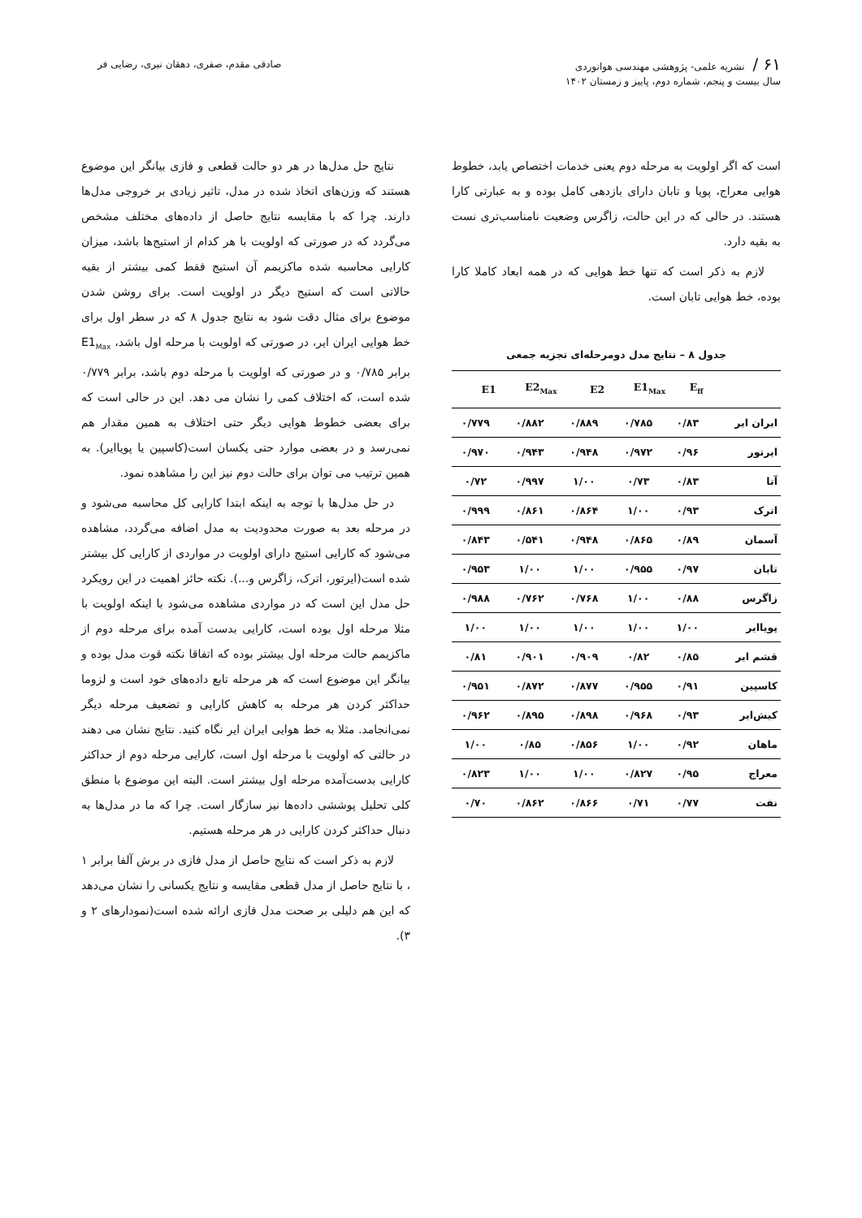۶۱ / نشریه علمی- پژوهشی مهندسی هوانوردی
سال بیست و پنجم، شماره دوم، پاییز و زمستان ۱۴۰۲
صادقی مقدم، صفری، دهقان نیری، رضایی فر
است که اگر اولویت به مرحله دوم یعنی خدمات اختصاص یابد، خطوط هوایی معراج، پویا و تابان دارای بازدهی کامل بوده و به عبارتی کارا هستند. در حالی که در این حالت، زاگرس وضعیت نامناسب‌تری نست به بقیه دارد.
لازم به ذکر است که تنها خط هوایی که در همه ابعاد کاملا کارا بوده، خط هوایی تابان است.
جدول ۸ – نتایج مدل دومرحله‌ای تجزیه جمعی
| | E<sub>ff</sub> | E1<sub>Max</sub> | E2 | E2<sub>Max</sub> | E1 |
| --- | --- | --- | --- | --- | --- |
| ایران ایر | ۰/۸۳ | ۰/۷۸۵ | ۰/۸۸۹ | ۰/۸۸۲ | ۰/۷۷۹ |
| ایرتور | ۰/۹۶ | ۰/۹۷۲ | ۰/۹۴۸ | ۰/۹۴۳ | ۰/۹۷۰ |
| آتا | ۰/۸۳ | ۰/۷۳ | ۱/۰۰ | ۰/۹۹۷ | ۰/۷۲ |
| اترک | ۰/۹۳ | ۱/۰۰ | ۰/۸۶۴ | ۰/۸۶۱ | ۰/۹۹۹ |
| آسمان | ۰/۸۹ | ۰/۸۶۵ | ۰/۹۴۸ | ۰/۵۴۱ | ۰/۸۴۳ |
| تابان | ۰/۹۷ | ۰/۹۵۵ | ۱/۰۰ | ۱/۰۰ | ۰/۹۵۳ |
| زاگرس | ۰/۸۸ | ۱/۰۰ | ۰/۷۶۸ | ۰/۷۶۲ | ۰/۹۸۸ |
| پویاایر | ۱/۰۰ | ۱/۰۰ | ۱/۰۰ | ۱/۰۰ | ۱/۰۰ |
| قشم ایر | ۰/۸۵ | ۰/۸۲ | ۰/۹۰۹ | ۰/۹۰۱ | ۰/۸۱ |
| کاسپین | ۰/۹۱ | ۰/۹۵۵ | ۰/۸۷۷ | ۰/۸۷۲ | ۰/۹۵۱ |
| کیش‌ایر | ۰/۹۳ | ۰/۹۶۸ | ۰/۸۹۸ | ۰/۸۹۵ | ۰/۹۶۲ |
| ماهان | ۰/۹۲ | ۱/۰۰ | ۰/۸۵۶ | ۰/۸۵ | ۱/۰۰ |
| معراج | ۰/۹۵ | ۰/۸۲۷ | ۱/۰۰ | ۱/۰۰ | ۰/۸۲۳ |
| نفت | ۰/۷۷ | ۰/۷۱ | ۰/۸۶۶ | ۰/۸۶۲ | ۰/۷۰ |
نتایج حل مدل‌ها در هر دو حالت قطعی و فازی بیانگر این موضوع هستند که وزن‌های اتخاذ شده در مدل، تاثیر زیادی بر خروجی مدل‌ها دارند. چرا که با مقایسه نتایج حاصل از داده‌های مختلف مشخص می‌گردد که در صورتی که اولویت با هر کدام از استیج‌ها باشد، میزان کارایی محاسبه شده ماکزیمم آن استیج فقط کمی بیشتر از بقیه حالاتی است که استیج دیگر در اولویت است. برای روشن شدن موضوع برای مثال دقت شود به نتایج جدول ۸ که در سطر اول برای خط هوایی ایران ایر، در صورتی که اولویت با مرحله اول باشد، E1<sub>Max</sub> برابر ۰/۷۸۵ و در صورتی که اولویت با مرحله دوم باشد، برابر ۰/۷۷۹ شده است، که اختلاف کمی را نشان می دهد. این در حالی است که برای بعضی خطوط هوایی دیگر حتی اختلاف به همین مقدار هم نمی‌رسد و در بعضی موارد حتی یکسان است(کاسپین یا پویاایر). به همین ترتیب می توان برای حالت دوم نیز این را مشاهده نمود.
در حل مدل‌ها با توجه به اینکه ابتدا کارایی کل محاسبه می‌شود و در مرحله بعد به صورت محدودیت به مدل اضافه می‌گردد، مشاهده می‌شود که کارایی استیج دارای اولویت در مواردی از کارایی کل بیشتر شده است(ایرتور، اترک، زاگرس و...). نکته حائز اهمیت در این رویکرد حل مدل این است که در مواردی مشاهده می‌شود با اینکه اولویت با مثلا مرحله اول بوده است، کارایی بدست آمده برای مرحله دوم از ماکزیمم حالت مرحله اول بیشتر بوده که اتفاقا نکته قوت مدل بوده و بیانگر این موضوع است که هر مرحله تابع داده‌های خود است و لزوما حداکثر کردن هر مرحله به کاهش کارایی و تضعیف مرحله دیگر نمی‌انجامد. مثلا به خط هوایی ایران ایر نگاه کنید. نتایج نشان می دهند در حالتی که اولویت با مرحله اول است، کارایی مرحله دوم از حداکثر کارایی بدست‌آمده مرحله اول بیشتر است. البته این موضوع با منطق کلی تحلیل پوششی داده‌ها نیز سازگار است. چرا که ما در مدل‌ها به دنبال حداکثر کردن کارایی در هر مرحله هستیم.
لازم به ذکر است که نتایج حاصل از مدل فازی در برش آلفا برابر ۱ ، با نتایج حاصل از مدل قطعی مقایسه و نتایج یکسانی را نشان می‌دهد که این هم دلیلی بر صحت مدل فازی ارائه شده است(نمودارهای ۲ و ۳).